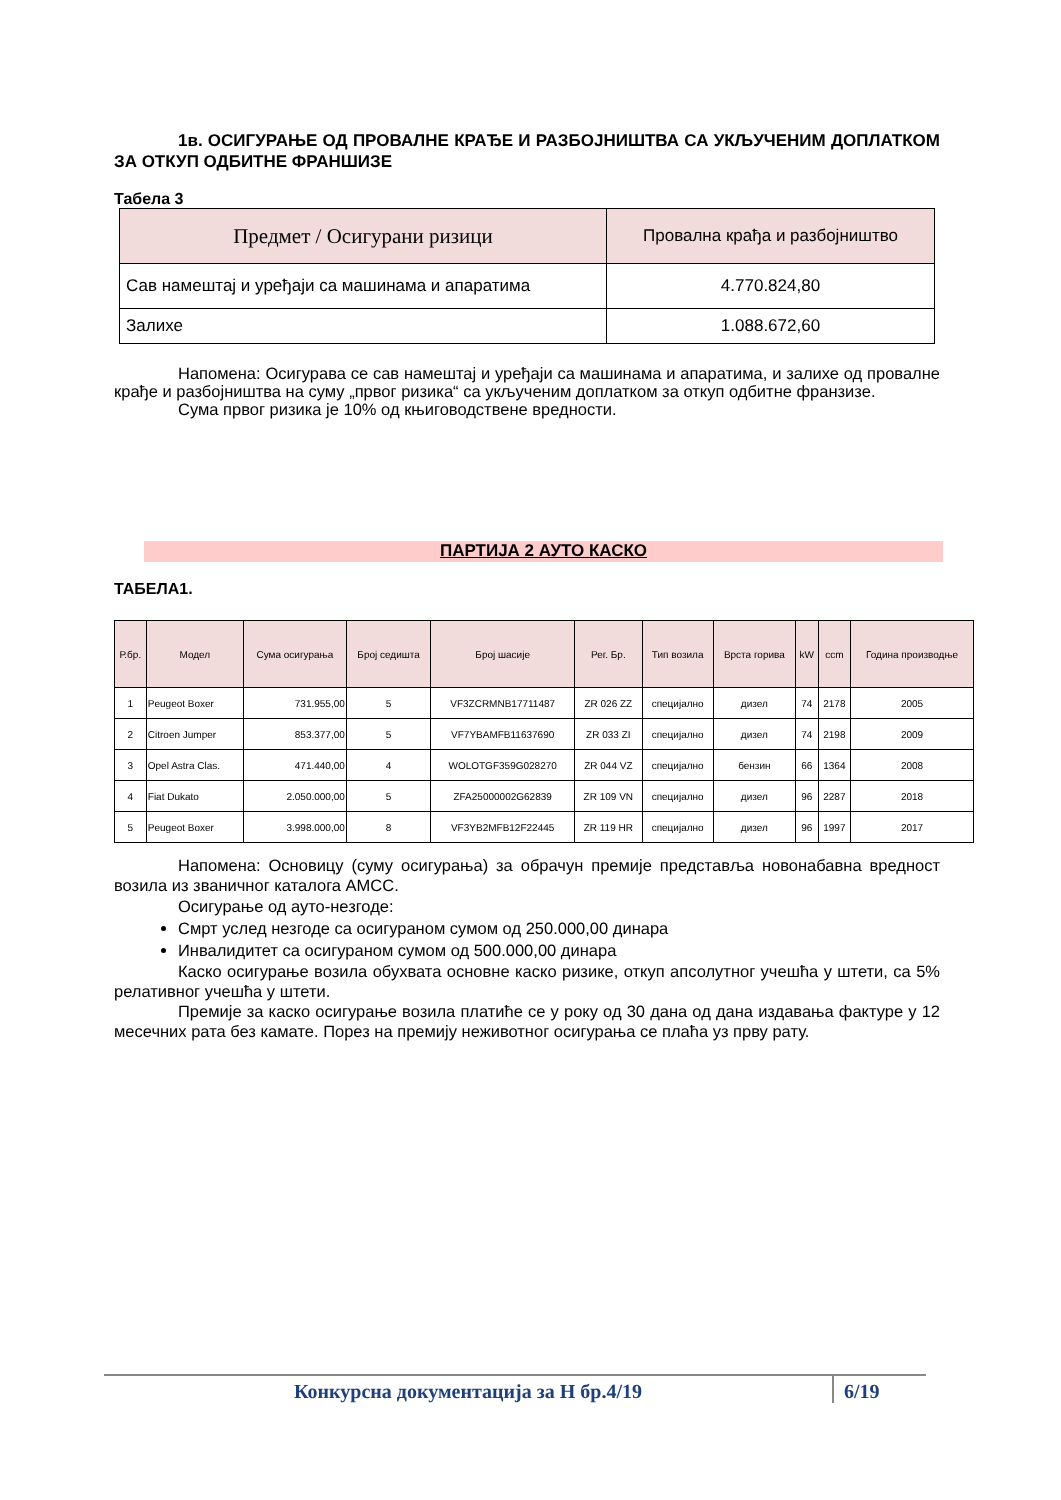1в. ОСИГУРАЊЕ ОД ПРОВАЛНЕ КРАЂЕ И РАЗБОЈНИШТВА СА УКЉУЧЕНИМ ДОПЛАТКОМ ЗА ОТКУП ОДБИТНЕ ФРАНШИЗЕ
Табела 3
| Предмет / Осигурани ризици | Провална крађа и разбојништво |
| --- | --- |
| Сав намештај и уређаји са машинама и апаратима | 4.770.824,80 |
| Залихе | 1.088.672,60 |
Напомена: Осигурава се сав намештај и уређаји са машинама и апаратима, и залихе од провалне крађе и разбојништва на суму „првог ризика“ са укљученим доплатком за откуп одбитне франзизе.
Сума првог ризика је 10% од књиговодствене вредности.
ПАРТИЈА 2 АУТО КАСКО
ТАБЕЛА1.
| Р.бр. | Модел | Сума осигурања | Број седишта | Број шасије | Рег. Бр. | Тип возила | Врста горива | kW | ccm | Година производње |
| --- | --- | --- | --- | --- | --- | --- | --- | --- | --- | --- |
| 1 | Peugeot Boxer | 731.955,00 | 5 | VF3ZCRMNB17711487 | ZR 026 ZZ | специјално | дизел | 74 | 2178 | 2005 |
| 2 | Citroen Jumper | 853.377,00 | 5 | VF7YBAMFB11637690 | ZR 033 ZI | специјално | дизел | 74 | 2198 | 2009 |
| 3 | Opel Astra Clas. | 471.440,00 | 4 | WOLOTGF359G028270 | ZR 044 VZ | специјално | бензин | 66 | 1364 | 2008 |
| 4 | Fiat Dukato | 2.050.000,00 | 5 | ZFA25000002G62839 | ZR 109 VN | специјално | дизел | 96 | 2287 | 2018 |
| 5 | Peugeot Boxer | 3.998.000,00 | 8 | VF3YB2MFB12F22445 | ZR 119 HR | специјално | дизел | 96 | 1997 | 2017 |
Напомена: Основицу (суму осигурања) за обрачун премије представља новонабавна вредност возила из званичног каталога АМСС.
Осигурање од ауто-незгоде:
Смрт услед незгоде са осигураном сумом од 250.000,00 динара
Инвалидитет са осигураном сумом од 500.000,00 динара
Каско осигурање возила обухвата основне каско ризике, откуп апсолутног учешћа у штети, са 5% релативног учешћа у штети.
Премије за каско осигурање возила платиће се у року од 30 дана од дана издавања фактуре у 12 месечних рата без камате. Порез на премију неживотног осигурања се плаћа уз прву рату.
Конкурсна документација за Н бр.4/19 6/19